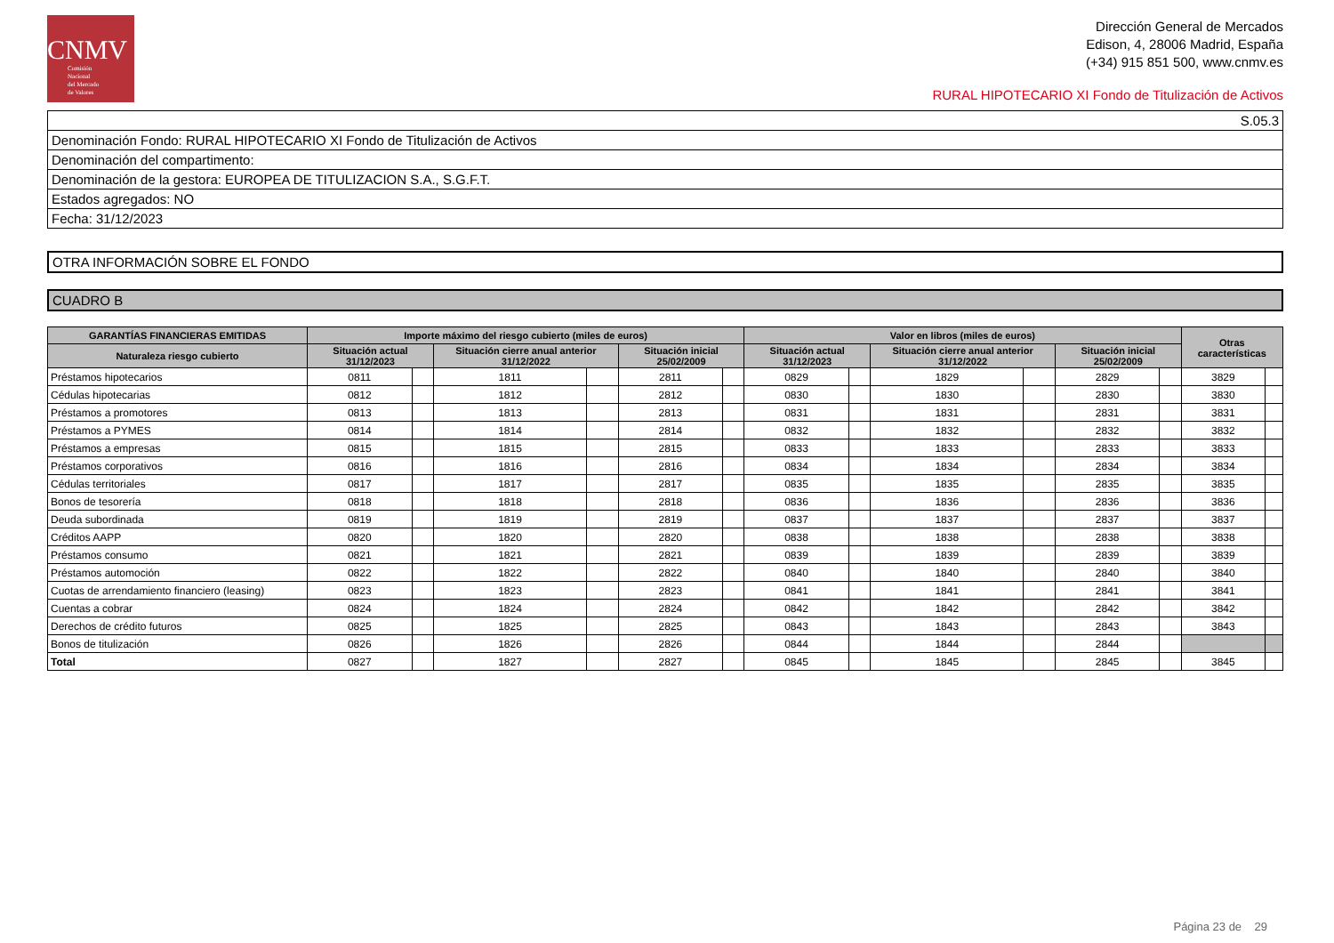CNMV
Comisión
Nacional
del Mercado
de Valores
Dirección General de Mercados
Edison, 4, 28006 Madrid, España
(+34) 915 851 500, www.cnmv.es
RURAL HIPOTECARIO XI Fondo de Titulización de Activos
| S.05.3 |
| Denominación Fondo: RURAL HIPOTECARIO XI Fondo de Titulización de Activos |
| Denominación del compartimento: |
| Denominación de la gestora: EUROPEA DE TITULIZACION S.A., S.G.F.T. |
| Estados agregados: NO |
| Fecha: 31/12/2023 |
| OTRA INFORMACIÓN SOBRE EL FONDO |
| CUADRO B |
| GARANTÍAS FINANCIERAS EMITIDAS | Importe máximo del riesgo cubierto (miles de euros) | | | | | | Valor en libros (miles de euros) | | | | | | Otras características | |
| --- | --- | --- | --- | --- | --- | --- | --- | --- | --- | --- | --- | --- | --- | --- |
| Naturaleza riesgo cubierto | Situación actual 31/12/2023 | | Situación cierre anual anterior 31/12/2022 | | Situación inicial 25/02/2009 | | Situación actual 31/12/2023 | | Situación cierre anual anterior 31/12/2022 | | Situación inicial 25/02/2009 | | | |
| Préstamos hipotecarios | 0811 | | 1811 | | 2811 | | 0829 | | 1829 | | 2829 | | 3829 | |
| Cédulas hipotecarias | 0812 | | 1812 | | 2812 | | 0830 | | 1830 | | 2830 | | 3830 | |
| Préstamos a promotores | 0813 | | 1813 | | 2813 | | 0831 | | 1831 | | 2831 | | 3831 | |
| Préstamos a PYMES | 0814 | | 1814 | | 2814 | | 0832 | | 1832 | | 2832 | | 3832 | |
| Préstamos a empresas | 0815 | | 1815 | | 2815 | | 0833 | | 1833 | | 2833 | | 3833 | |
| Préstamos corporativos | 0816 | | 1816 | | 2816 | | 0834 | | 1834 | | 2834 | | 3834 | |
| Cédulas territoriales | 0817 | | 1817 | | 2817 | | 0835 | | 1835 | | 2835 | | 3835 | |
| Bonos de tesorería | 0818 | | 1818 | | 2818 | | 0836 | | 1836 | | 2836 | | 3836 | |
| Deuda subordinada | 0819 | | 1819 | | 2819 | | 0837 | | 1837 | | 2837 | | 3837 | |
| Créditos AAPP | 0820 | | 1820 | | 2820 | | 0838 | | 1838 | | 2838 | | 3838 | |
| Préstamos consumo | 0821 | | 1821 | | 2821 | | 0839 | | 1839 | | 2839 | | 3839 | |
| Préstamos automoción | 0822 | | 1822 | | 2822 | | 0840 | | 1840 | | 2840 | | 3840 | |
| Cuotas de arrendamiento financiero (leasing) | 0823 | | 1823 | | 2823 | | 0841 | | 1841 | | 2841 | | 3841 | |
| Cuentas a cobrar | 0824 | | 1824 | | 2824 | | 0842 | | 1842 | | 2842 | | 3842 | |
| Derechos de crédito futuros | 0825 | | 1825 | | 2825 | | 0843 | | 1843 | | 2843 | | 3843 | |
| Bonos de titulización | 0826 | | 1826 | | 2826 | | 0844 | | 1844 | | 2844 | | | |
| Total | 0827 | | 1827 | | 2827 | | 0845 | | 1845 | | 2845 | | 3845 | |
Página 23 de 29